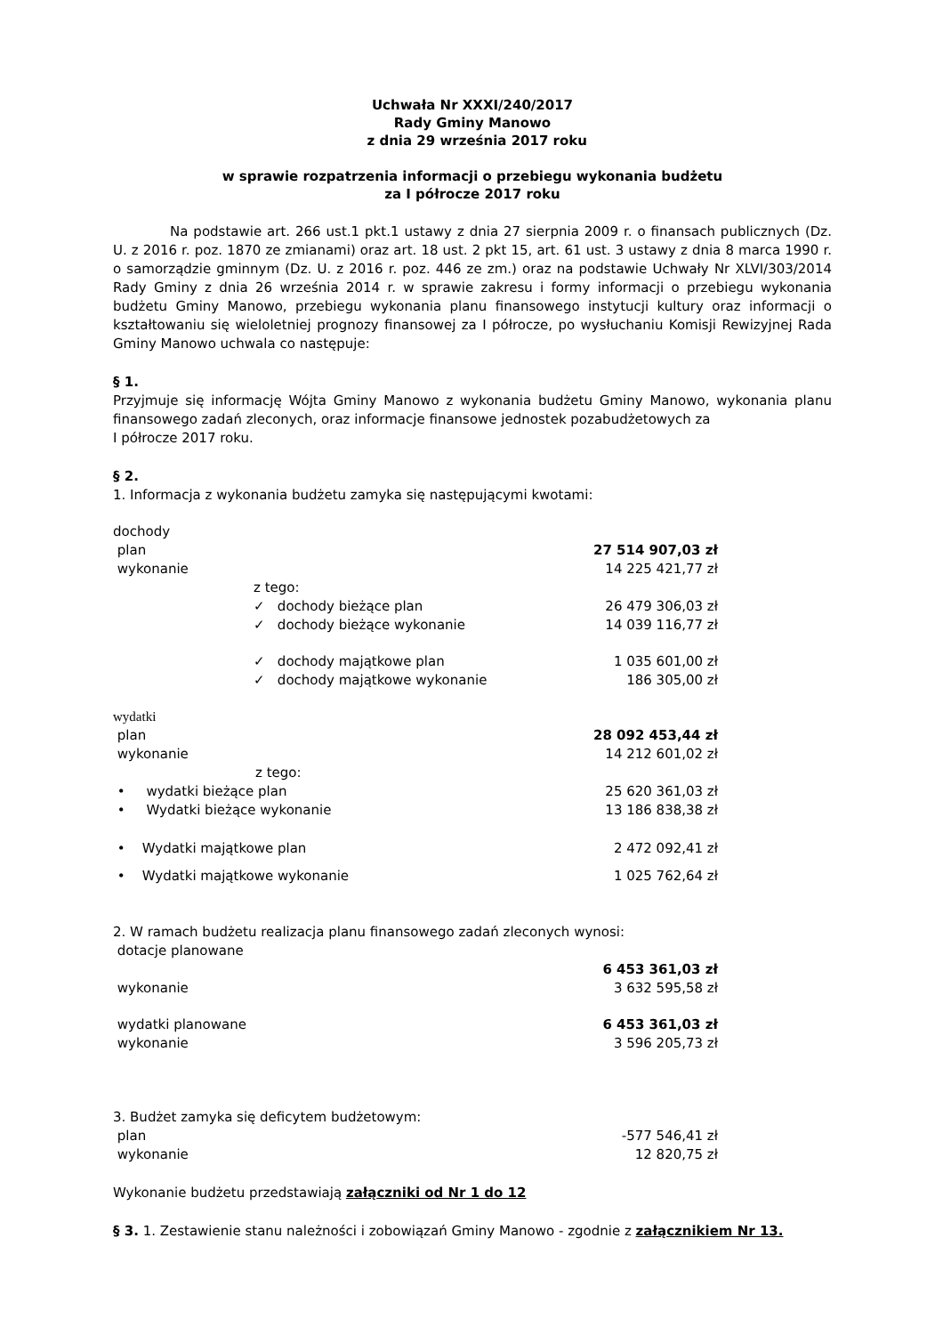Uchwała Nr XXXI/240/2017
Rady Gminy Manowo
z dnia 29 września 2017 roku
w sprawie rozpatrzenia informacji o przebiegu wykonania budżetu
za I półrocze 2017 roku
Na podstawie art. 266 ust.1 pkt.1 ustawy z dnia 27 sierpnia 2009 r. o finansach publicznych (Dz. U. z 2016 r. poz. 1870 ze zmianami) oraz art. 18 ust. 2 pkt 15, art. 61 ust. 3 ustawy z dnia 8 marca 1990 r. o samorządzie gminnym (Dz. U. z 2016 r. poz. 446 ze zm.) oraz na podstawie Uchwały Nr XLVI/303/2014 Rady Gminy z dnia 26 września 2014 r. w sprawie zakresu i formy informacji o przebiegu wykonania budżetu Gminy Manowo, przebiegu wykonania planu finansowego instytucji kultury oraz informacji o kształtowaniu się wieloletniej prognozy finansowej za I półrocze, po wysłuchaniu Komisji Rewizyjnej Rada Gminy Manowo uchwala co następuje:
§ 1.
Przyjmuje się informację Wójta Gminy Manowo z wykonania budżetu Gminy Manowo, wykonania planu finansowego zadań zleconych, oraz informacje finansowe jednostek pozabudżetowych za
I półrocze 2017 roku.
§ 2.
1. Informacja z wykonania budżetu zamyka się następującymi kwotami:
| dochody | |
| plan | 27 514 907,03 zł |
| wykonanie | 14 225 421,77 zł |
| z tego: | |
| ✓ dochody bieżące plan | 26 479 306,03 zł |
| ✓ dochody bieżące wykonanie | 14 039 116,77 zł |
| ✓ dochody majątkowe plan | 1 035 601,00 zł |
| ✓ dochody majątkowe wykonanie | 186 305,00 zł |
| wydatki | |
| plan | 28 092 453,44 zł |
| wykonanie | 14 212 601,02 zł |
| z tego: | |
| • wydatki bieżące plan | 25 620 361,03 zł |
| • Wydatki bieżące wykonanie | 13 186 838,38 zł |
| • Wydatki majątkowe plan | 2 472 092,41 zł |
| • Wydatki majątkowe wykonanie | 1 025 762,64 zł |
2. W ramach budżetu realizacja planu finansowego zadań zleconych wynosi:
| dotacje planowane | |
| | 6 453 361,03 zł |
| wykonanie | 3 632 595,58 zł |
| wydatki planowane | 6 453 361,03 zł |
| wykonanie | 3 596 205,73 zł |
3. Budżet zamyka się deficytem budżetowym:
| plan | -577 546,41 zł |
| wykonanie | 12 820,75 zł |
Wykonanie budżetu przedstawiają załączniki od Nr 1 do 12
§ 3. 1. Zestawienie stanu należności i zobowiązań Gminy Manowo - zgodnie z załącznikiem Nr 13.